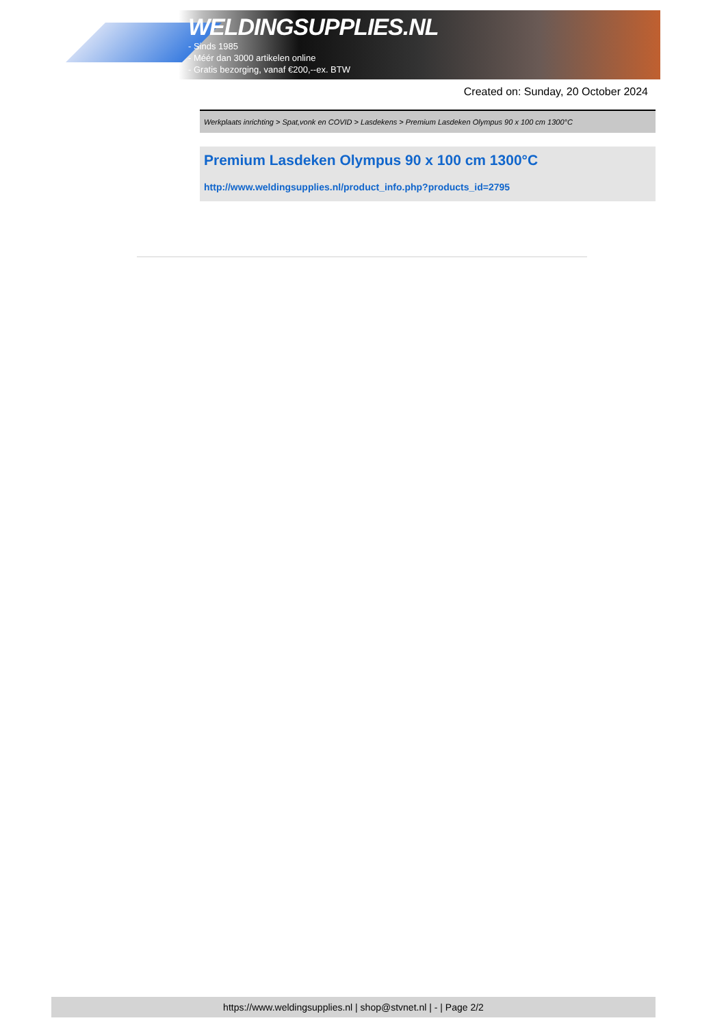WELDINGSUPPLIES.NL
- Sinds 1985
- Méér dan 3000 artikelen online
- Gratis bezorging, vanaf €200,--ex. BTW
Created on: Sunday, 20 October 2024
Werkplaats inrichting > Spat,vonk en COVID > Lasdekens > Premium Lasdeken Olympus 90 x 100 cm 1300°C
Premium Lasdeken Olympus 90 x 100 cm 1300°C
http://www.weldingsupplies.nl/product_info.php?products_id=2795
https://www.weldingsupplies.nl | shop@stvnet.nl | - | Page 2/2